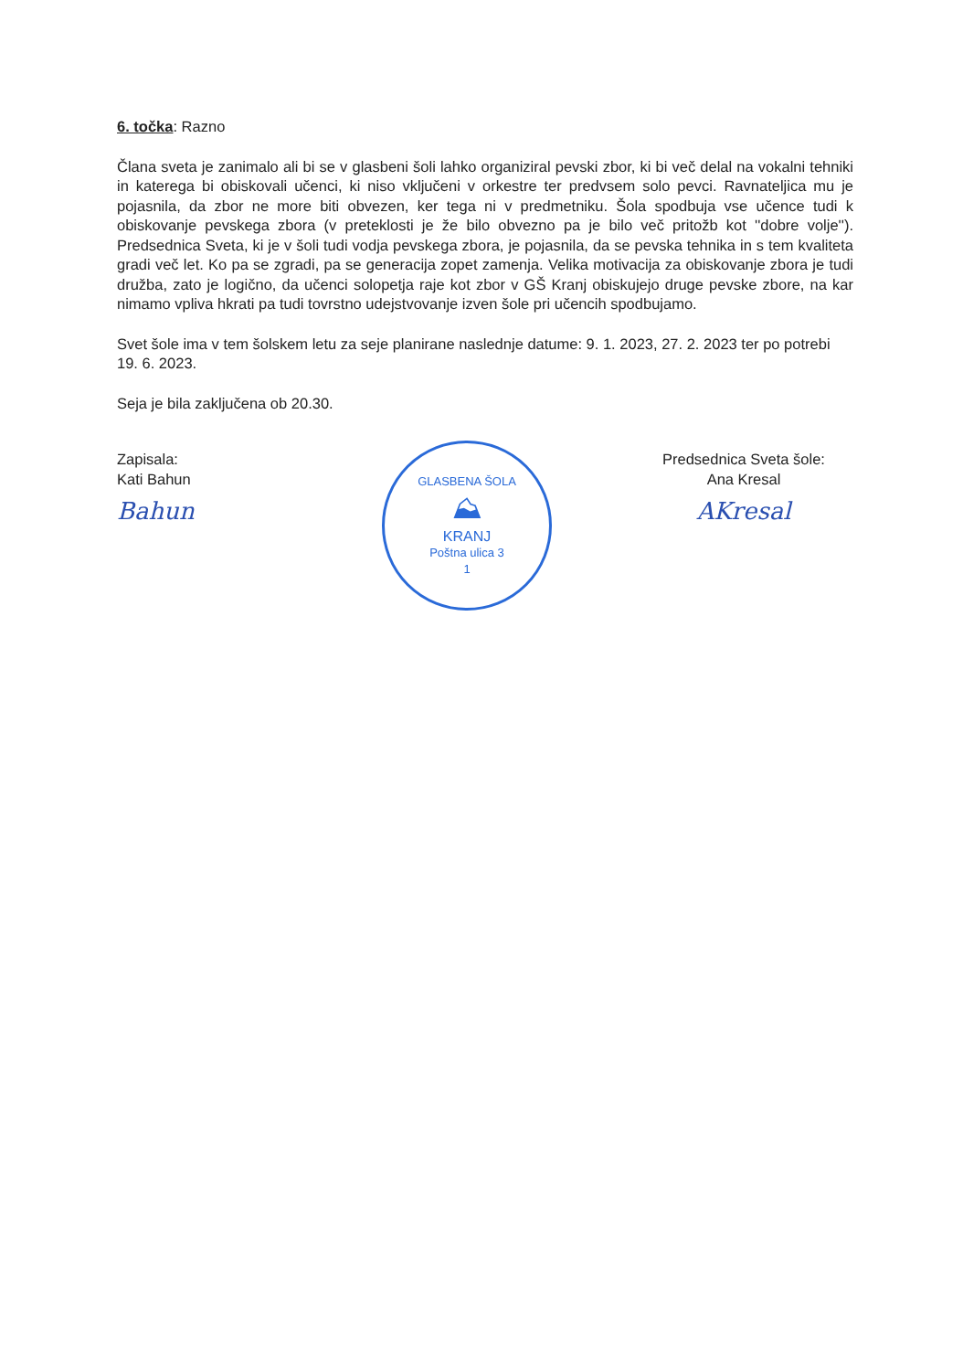6. točka: Razno
Člana sveta je zanimalo ali bi se v glasbeni šoli lahko organiziral pevski zbor, ki bi več delal na vokalni tehniki in katerega bi obiskovali učenci, ki niso vključeni v orkestre ter predvsem solo pevci. Ravnateljica mu je pojasnila, da zbor ne more biti obvezen, ker tega ni v predmetniku. Šola spodbuja vse učence tudi k obiskovanje pevskega zbora (v preteklosti je že bilo obvezno pa je bilo več pritožb kot ''dobre volje''). Predsednica Sveta, ki je v šoli tudi vodja pevskega zbora, je pojasnila, da se pevska tehnika in s tem kvaliteta gradi več let. Ko pa se zgradi, pa se generacija zopet zamenja. Velika motivacija za obiskovanje zbora je tudi družba, zato je logično, da učenci solopetja raje kot zbor v GŠ Kranj obiskujejo druge pevske zbore, na kar nimamo vpliva hkrati pa tudi tovrstno udejstvovanje izven šole pri učencih spodbujamo.
Svet šole ima v tem šolskem letu za seje planirane naslednje datume: 9. 1. 2023, 27. 2. 2023 ter po potrebi 19. 6. 2023.
Seja je bila zaključena ob 20.30.
Zapisala:
Kati Bahun
Bahun
GLASBENA ŠOLA
⛰
KRANJ
Poštna ulica 3
1
Predsednica Sveta šole:
Ana Kresal
AKresal